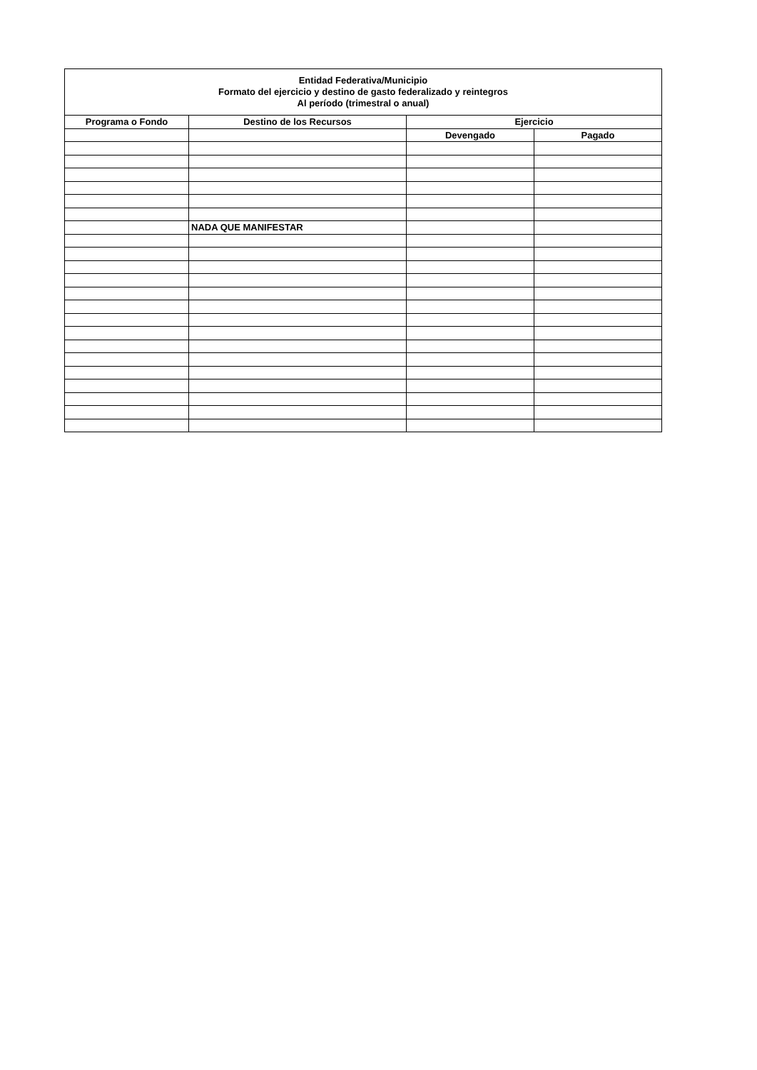| Entidad Federativa/Municipio Formato del ejercicio y destino de gasto federalizado y reintegros Al período (trimestral o anual) | | | |
| --- | --- | --- | --- |
| Programa o Fondo | Destino de los Recursos | Ejercicio | |
| | | Devengado | Pagado |
| | NADA QUE MANIFESTAR | | |